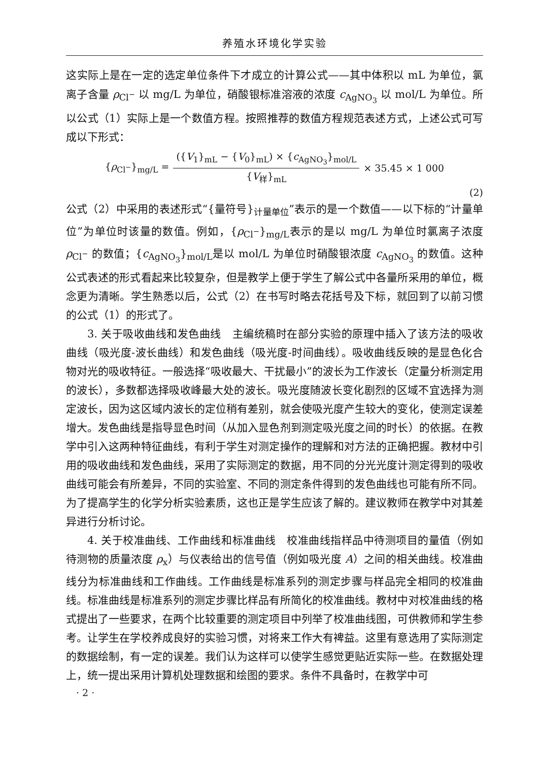养殖水环境化学实验
这实际上是在一定的选定单位条件下才成立的计算公式——其中体积以 mL 为单位，氯离子含量 ρ<sub>Cl<sup>−</sup></sub> 以 mg/L 为单位，硝酸银标准溶液的浓度 c<sub>AgNO<sub>3</sub></sub> 以 mol/L 为单位。所以公式（1）实际上是一个数值方程。按照推荐的数值方程规范表述方式，上述公式可写成以下形式：
{ρ<sub>Cl<sup>−</sup></sub>}<sub>mg/L</sub> =
({V<sub>1</sub>}<sub>mL</sub> − {V<sub>0</sub>}<sub>mL</sub>) × {c<sub>AgNO<sub>3</sub></sub>}<sub>mol/L</sub>
{V<sub>样</sub>}<sub>mL</sub>
× 35.45 × 1 000
(2)
公式（2）中采用的表述形式“{量符号}<sub>计量单位</sub>”表示的是一个数值——以下标的“计量单位”为单位时该量的数值。例如，{ρ<sub>Cl<sup>−</sup></sub>}<sub>mg/L</sub>表示的是以 mg/L 为单位时氯离子浓度 ρ<sub>Cl<sup>−</sup></sub> 的数值；{c<sub>AgNO<sub>3</sub></sub>}<sub>mol/L</sub>是以 mol/L 为单位时硝酸银浓度 c<sub>AgNO<sub>3</sub></sub> 的数值。这种公式表述的形式看起来比较复杂，但是教学上便于学生了解公式中各量所采用的单位，概念更为清晰。学生熟悉以后，公式（2）在书写时略去花括号及下标，就回到了以前习惯的公式（1）的形式了。
3. 关于吸收曲线和发色曲线　主编统稿时在部分实验的原理中插入了该方法的吸收曲线（吸光度-波长曲线）和发色曲线（吸光度-时间曲线）。吸收曲线反映的是显色化合物对光的吸收特征。一般选择“吸收最大、干扰最小”的波长为工作波长（定量分析测定用的波长），多数都选择吸收峰最大处的波长。吸光度随波长变化剧烈的区域不宜选择为测定波长，因为这区域内波长的定位稍有差别，就会使吸光度产生较大的变化，使测定误差增大。发色曲线是指导显色时间（从加入显色剂到测定吸光度之间的时长）的依据。在教学中引入这两种特征曲线，有利于学生对测定操作的理解和对方法的正确把握。教材中引用的吸收曲线和发色曲线，采用了实际测定的数据，用不同的分光光度计测定得到的吸收曲线可能会有所差异，不同的实验室、不同的测定条件得到的发色曲线也可能有所不同。为了提高学生的化学分析实验素质，这也正是学生应该了解的。建议教师在教学中对其差异进行分析讨论。
4. 关于校准曲线、工作曲线和标准曲线　校准曲线指样品中待测项目的量值（例如待测物的质量浓度 ρ<sub>x</sub>）与仪表给出的信号值（例如吸光度 A）之间的相关曲线。校准曲线分为标准曲线和工作曲线。工作曲线是标准系列的测定步骤与样品完全相同的校准曲线。标准曲线是标准系列的测定步骤比样品有所简化的校准曲线。教材中对校准曲线的格式提出了一些要求，在两个比较重要的测定项目中列举了校准曲线图，可供教师和学生参考。让学生在学校养成良好的实验习惯，对将来工作大有裨益。这里有意选用了实际测定的数据绘制，有一定的误差。我们认为这样可以使学生感觉更贴近实际一些。在数据处理上，统一提出采用计算机处理数据和绘图的要求。条件不具备时，在教学中可
· 2 ·